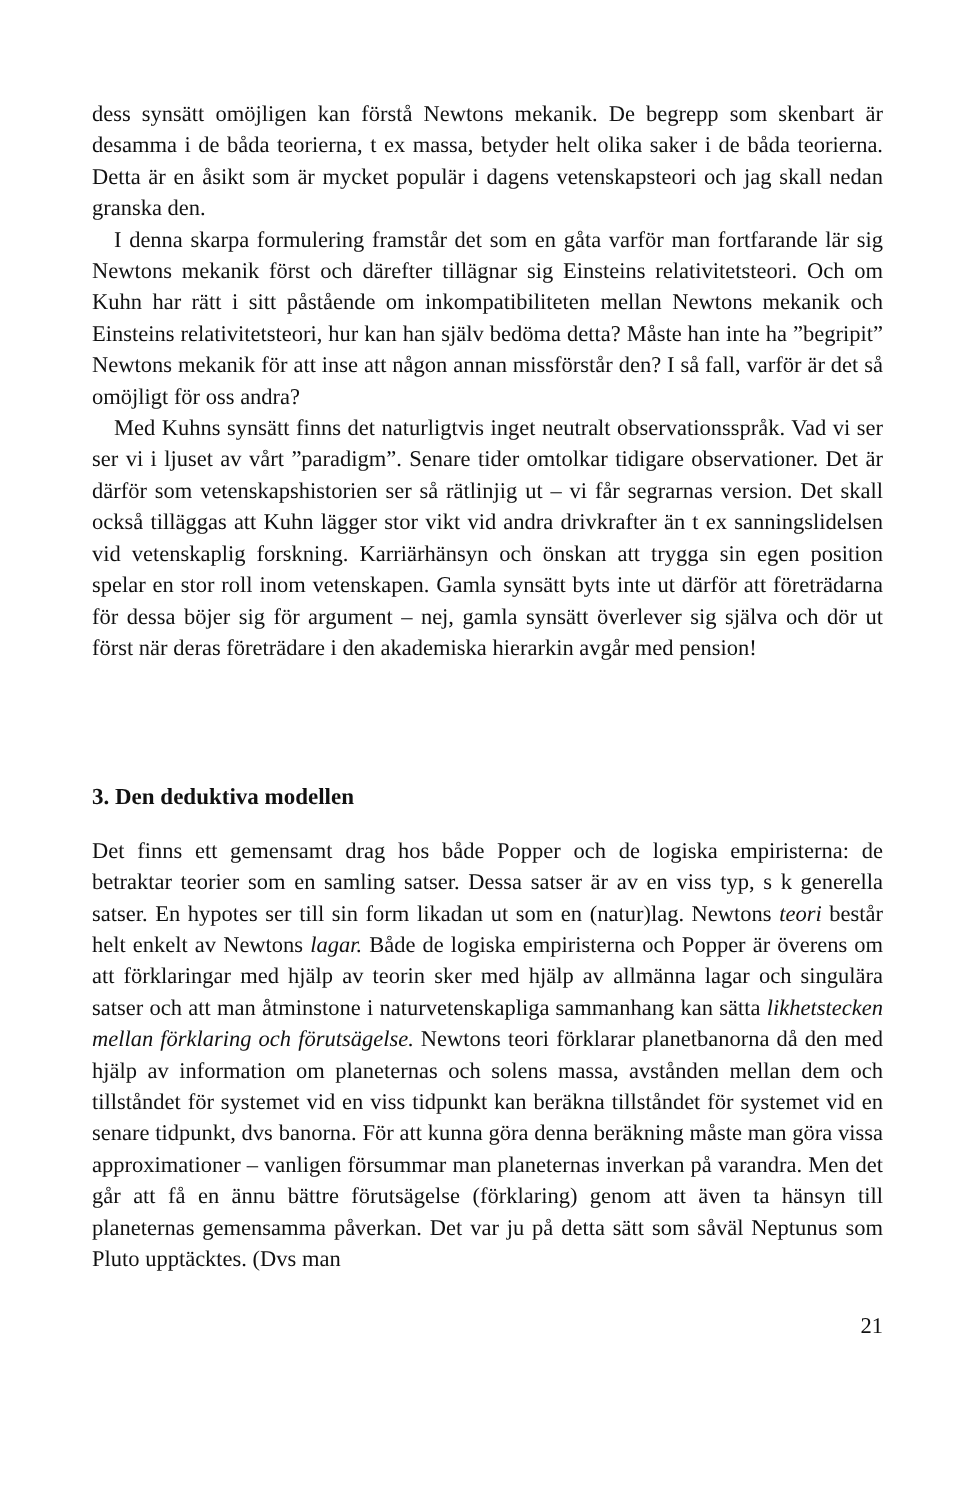dess synsätt omöjligen kan förstå Newtons mekanik. De begrepp som skenbart är desamma i de båda teorierna, t ex massa, betyder helt olika saker i de båda teorierna. Detta är en åsikt som är mycket populär i dagens vetenskapsteori och jag skall nedan granska den.
I denna skarpa formulering framstår det som en gåta varför man fortfarande lär sig Newtons mekanik först och därefter tillägnar sig Einsteins relativitetsteori. Och om Kuhn har rätt i sitt påstående om inkompatibiliteten mellan Newtons mekanik och Einsteins relativitetsteori, hur kan han själv bedöma detta? Måste han inte ha ”begripit” Newtons mekanik för att inse att någon annan missförstår den? I så fall, varför är det så omöjligt för oss andra?
Med Kuhns synsätt finns det naturligtvis inget neutralt observationsspråk. Vad vi ser ser vi i ljuset av vårt ”paradigm”. Senare tider omtolkar tidigare observationer. Det är därför som vetenskapshistorien ser så rätlinjig ut – vi får segrarnas version. Det skall också tilläggas att Kuhn lägger stor vikt vid andra drivkrafter än t ex sanningslidelsen vid vetenskaplig forskning. Karriärhänsyn och önskan att trygga sin egen position spelar en stor roll inom vetenskapen. Gamla synsätt byts inte ut därför att företrädarna för dessa böjer sig för argument – nej, gamla synsätt överlever sig själva och dör ut först när deras företrädare i den akademiska hierarkin avgår med pension!
3. Den deduktiva modellen
Det finns ett gemensamt drag hos både Popper och de logiska empiristerna: de betraktar teorier som en samling satser. Dessa satser är av en viss typ, s k generella satser. En hypotes ser till sin form likadan ut som en (natur)lag. Newtons teori består helt enkelt av Newtons lagar. Både de logiska empiristerna och Popper är överens om att förklaringar med hjälp av teorin sker med hjälp av allmänna lagar och singulära satser och att man åtminstone i naturvetenskapliga sammanhang kan sätta likhetstecken mellan förklaring och förutsägelse. Newtons teori förklarar planetbanorna då den med hjälp av information om planeternas och solens massa, avstånden mellan dem och tillståndet för systemet vid en viss tidpunkt kan beräkna tillståndet för systemet vid en senare tidpunkt, dvs banorna. För att kunna göra denna beräkning måste man göra vissa approximationer – vanligen försummar man planeternas inverkan på varandra. Men det går att få en ännu bättre förutsägelse (förklaring) genom att även ta hänsyn till planeternas gemensamma påverkan. Det var ju på detta sätt som såväl Neptunus som Pluto upptäcktes. (Dvs man
21